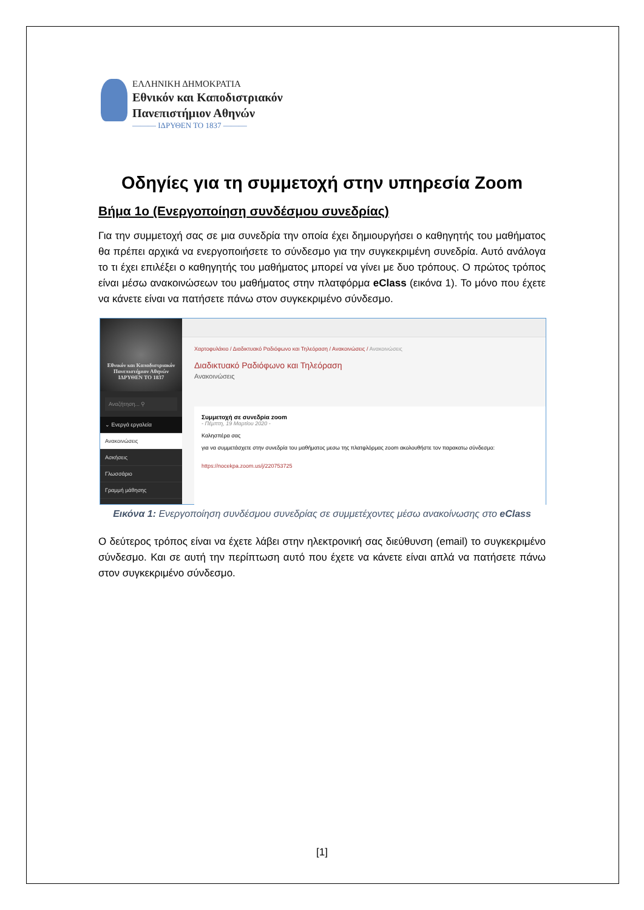ΕΛΛΗΝΙΚΗ ΔΗΜΟΚΡΑΤΙΑ
Εθνικόν και Καποδιστριακόν
Πανεπιστήμιον Αθηνών
——— ΙΔΡΥΘΕΝ ΤΟ 1837 ———
Οδηγίες για τη συμμετοχή στην υπηρεσία Zoom
Βήμα 1ο (Ενεργοποίηση συνδέσμου συνεδρίας)
Για την συμμετοχή σας σε μια συνεδρία την οποία έχει δημιουργήσει ο καθηγητής του μαθήματος θα πρέπει αρχικά να ενεργοποιήσετε το σύνδεσμο για την συγκεκριμένη συνεδρία. Αυτό ανάλογα το τι έχει επιλέξει ο καθηγητής του μαθήματος μπορεί να γίνει με δυο τρόπους. Ο πρώτος τρόπος είναι μέσω ανακοινώσεων του μαθήματος στην πλατφόρμα eClass (εικόνα 1). Το μόνο που έχετε να κάνετε είναι να πατήσετε πάνω στον συγκεκριμένο σύνδεσμο.
Εθνικόν και Καποδιστριακόν Πανεπιστήμιον Αθηνών
ΙΔΡΥΘΕΝ ΤΟ 1837
Αναζήτηση... ⚲
⌄ Ενεργά εργαλεία
Ανακοινώσεις
Ασκήσεις
Γλωσσάριο
Γραμμή μάθησης
Χαρτοφυλάκιο / Διαδικτυακό Ραδιόφωνο και Τηλεόραση / Ανακοινώσεις / Ανακοινώσεις
Διαδικτυακό Ραδιόφωνο και Τηλεόραση
Ανακοινώσεις
Συμμετοχή σε συνεδρία zoom
- Πέμπτη, 19 Μαρτίου 2020 -
Καλησπέρα σας
για να συμμετάσχετε στην συνεδρία του μαθήματος μεσω της πλατφλόρμας zoom ακολουθήστε τον παρακατω σύνδεσμο:
https://nocekpa.zoom.us/j/220753725
Εικόνα 1: Ενεργοποίηση συνδέσμου συνεδρίας σε συμμετέχοντες μέσω ανακοίνωσης στο eClass
Ο δεύτερος τρόπος είναι να έχετε λάβει στην ηλεκτρονική σας διεύθυνση (email) το συγκεκριμένο σύνδεσμο. Και σε αυτή την περίπτωση αυτό που έχετε να κάνετε είναι απλά να πατήσετε πάνω στον συγκεκριμένο σύνδεσμο.
[1]